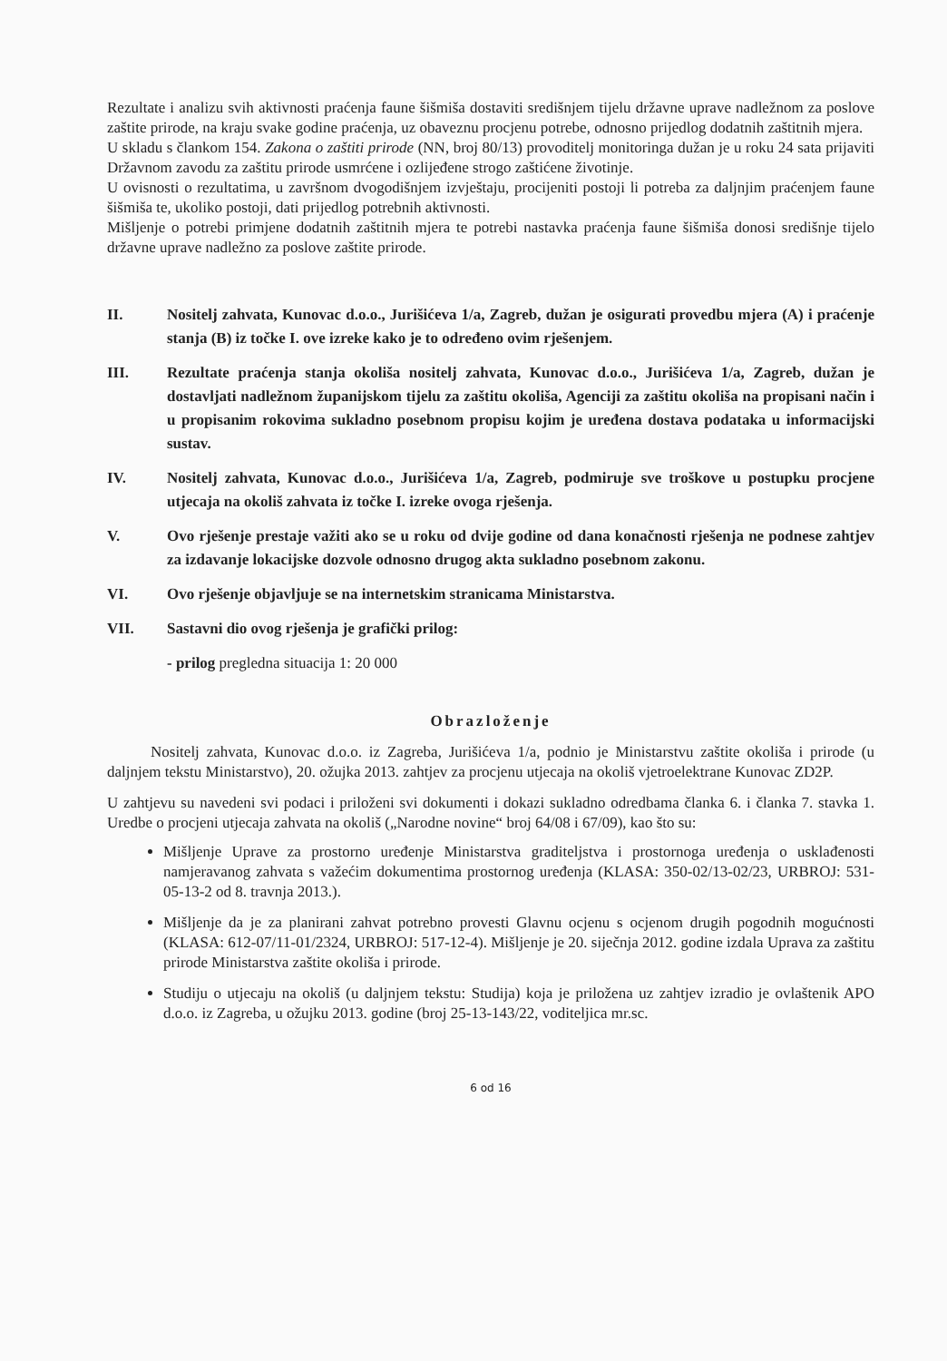Rezultate i analizu svih aktivnosti praćenja faune šišmiša dostaviti središnjem tijelu državne uprave nadležnom za poslove zaštite prirode, na kraju svake godine praćenja, uz obaveznu procjenu potrebe, odnosno prijedlog dodatnih zaštitnih mjera.
U skladu s člankom 154. Zakona o zaštiti prirode (NN, broj 80/13) provoditelj monitoringa dužan je u roku 24 sata prijaviti Državnom zavodu za zaštitu prirode usmrćene i ozlijeđene strogo zaštićene životinje.
U ovisnosti o rezultatima, u završnom dvogodišnjem izvještaju, procijeniti postoji li potreba za daljnjim praćenjem faune šišmiša te, ukoliko postoji, dati prijedlog potrebnih aktivnosti.
Mišljenje o potrebi primjene dodatnih zaštitnih mjera te potrebi nastavka praćenja faune šišmiša donosi središnje tijelo državne uprave nadležno za poslove zaštite prirode.
II. Nositelj zahvata, Kunovac d.o.o., Jurišićeva 1/a, Zagreb, dužan je osigurati provedbu mjera (A) i praćenje stanja (B) iz točke I. ove izreke kako je to određeno ovim rješenjem.
III. Rezultate praćenja stanja okoliša nositelj zahvata, Kunovac d.o.o., Jurišićeva 1/a, Zagreb, dužan je dostavljati nadležnom županijskom tijelu za zaštitu okoliša, Agenciji za zaštitu okoliša na propisani način i u propisanim rokovima sukladno posebnom propisu kojim je uređena dostava podataka u informacijski sustav.
IV. Nositelj zahvata, Kunovac d.o.o., Jurišićeva 1/a, Zagreb, podmiruje sve troškove u postupku procjene utjecaja na okoliš zahvata iz točke I. izreke ovoga rješenja.
V. Ovo rješenje prestaje važiti ako se u roku od dvije godine od dana konačnosti rješenja ne podnese zahtjev za izdavanje lokacijske dozvole odnosno drugog akta sukladno posebnom zakonu.
VI. Ovo rješenje objavljuje se na internetskim stranicama Ministarstva.
VII. Sastavni dio ovog rješenja je grafički prilog:
- prilog pregledna situacija 1: 20 000
Obrazloženje
Nositelj zahvata, Kunovac d.o.o. iz Zagreba, Jurišićeva 1/a, podnio je Ministarstvu zaštite okoliša i prirode (u daljnjem tekstu Ministarstvo), 20. ožujka 2013. zahtjev za procjenu utjecaja na okoliš vjetroelektrane Kunovac ZD2P.
U zahtjevu su navedeni svi podaci i priloženi svi dokumenti i dokazi sukladno odredbama članka 6. i članka 7. stavka 1. Uredbe o procjeni utjecaja zahvata na okoliš („Narodne novine“ broj 64/08 i 67/09), kao što su:
Mišljenje Uprave za prostorno uređenje Ministarstva graditeljstva i prostornoga uređenja o usklađenosti namjeravanog zahvata s važećim dokumentima prostornog uređenja (KLASA: 350-02/13-02/23, URBROJ: 531-05-13-2 od 8. travnja 2013.).
Mišljenje da je za planirani zahvat potrebno provesti Glavnu ocjenu s ocjenom drugih pogodnih mogućnosti (KLASA: 612-07/11-01/2324, URBROJ: 517-12-4). Mišljenje je 20. siječnja 2012. godine izdala Uprava za zaštitu prirode Ministarstva zaštite okoliša i prirode.
Studiju o utjecaju na okoliš (u daljnjem tekstu: Studija) koja je priložena uz zahtjev izradio je ovlaštenik APO d.o.o. iz Zagreba, u ožujku 2013. godine (broj 25-13-143/22, voditeljica mr.sc.
6 od 16